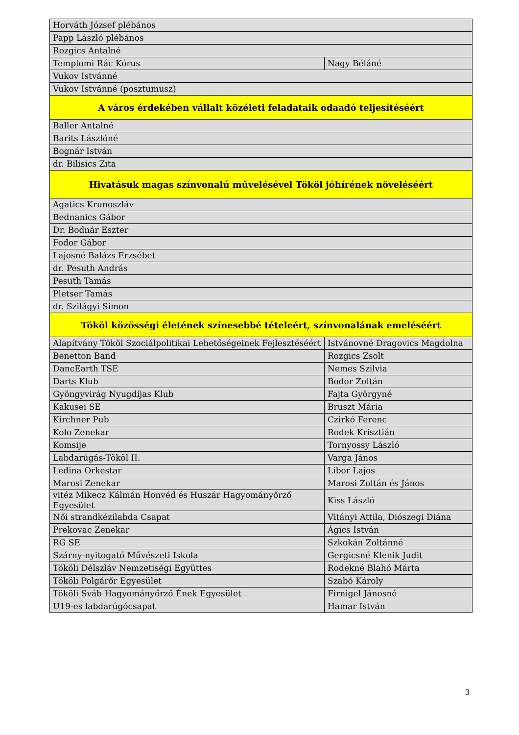| Horváth József plébános | |
| Papp László plébános | |
| Rozgics Antalné | |
| Templomi Rác Kórus | Nagy Béláné |
| Vukov Istvánné | |
| Vukov Istvánné (posztumusz) | |
| A város érdekében vállalt közéleti feladataik odaadó teljesítéséért | |
| Baller Antalné | |
| Barits Lászlóné | |
| Bognár István | |
| dr. Bilisics Zita | |
| Hivatásuk magas színvonalú művelésével Tököl jóhírének növeléséért | |
| Agatics Krunoszláv | |
| Bednanics Gábor | |
| Dr. Bodnár Eszter | |
| Fodor Gábor | |
| Lajosné Balázs Erzsébet | |
| dr. Pesuth András | |
| Pesuth Tamás | |
| Pletser Tamás | |
| dr. Szilágyi Simon | |
| Tököl közösségi életének színesebbé tételeért, színvonalának emeléséért | |
| Alapítvány Tököl Szociálpolitikai Lehetőségeinek Fejlesztéséért | Istvánovné Dragovics Magdolna |
| Benetton Band | Rozgics Zsolt |
| DancEarth TSE | Nemes Szilvia |
| Darts Klub | Bodor Zoltán |
| Gyöngyvirág Nyugdíjas Klub | Fajta Györgyné |
| Kakusei SE | Bruszt Mária |
| Kirchner Pub | Czirkó Ferenc |
| Kolo Zenekar | Rodek Krisztián |
| Komsije | Tornyossy László |
| Labdarúgás-Tököl II. | Varga János |
| Ledina Orkestar | Libor Lajos |
| Marosi Zenekar | Marosi Zoltán és János |
| vitéz Mikecz Kálmán Honvéd és Huszár Hagyományőrző Egyesület | Kiss László |
| Női strandkézilabda Csapat | Vitányi Attila, Diószegi Diána |
| Prekovac Zenekar | Ágics István |
| RG SE | Szkokán Zoltánné |
| Szárny-nyitogató Művészeti Iskola | Gergicsné Klenik Judit |
| Tököli Délszláv Nemzetiségi Együttes | Rodekné Blahó Márta |
| Tököli Polgárőr Egyesület | Szabó Károly |
| Tököli Sváb Hagyományőrző Ének Egyesület | Firnigel Jánosné |
| U19-es labdarúgócsapat | Hamar István |
3